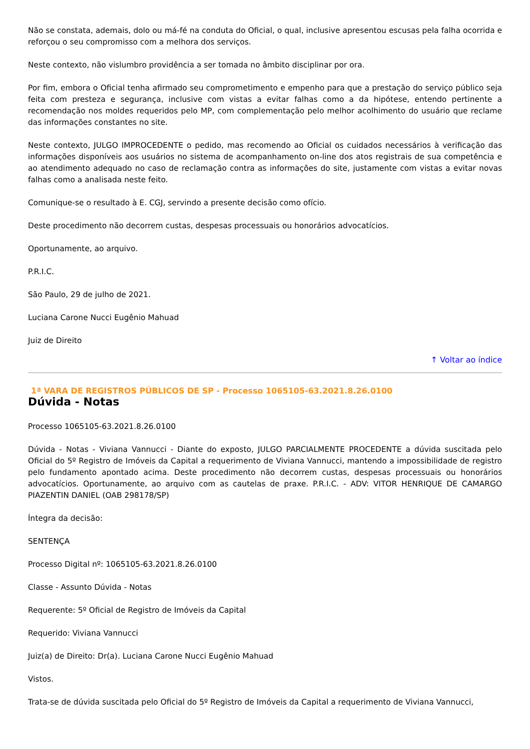Não se constata, ademais, dolo ou má-fé na conduta do Oficial, o qual, inclusive apresentou escusas pela falha ocorrida e reforçou o seu compromisso com a melhora dos serviços.
Neste contexto, não vislumbro providência a ser tomada no âmbito disciplinar por ora.
Por fim, embora o Oficial tenha afirmado seu comprometimento e empenho para que a prestação do serviço público seja feita com presteza e segurança, inclusive com vistas a evitar falhas como a da hipótese, entendo pertinente a recomendação nos moldes requeridos pelo MP, com complementação pelo melhor acolhimento do usuário que reclame das informações constantes no site.
Neste contexto, JULGO IMPROCEDENTE o pedido, mas recomendo ao Oficial os cuidados necessários à verificação das informações disponíveis aos usuários no sistema de acompanhamento on-line dos atos registrais de sua competência e ao atendimento adequado no caso de reclamação contra as informações do site, justamente com vistas a evitar novas falhas como a analisada neste feito.
Comunique-se o resultado à E. CGJ, servindo a presente decisão como ofício.
Deste procedimento não decorrem custas, despesas processuais ou honorários advocatícios.
Oportunamente, ao arquivo.
P.R.I.C.
São Paulo, 29 de julho de 2021.
Luciana Carone Nucci Eugênio Mahuad
Juiz de Direito
↑ Voltar ao índice
1ª VARA DE REGISTROS PÚBLICOS DE SP - Processo 1065105-63.2021.8.26.0100
Dúvida - Notas
Processo 1065105-63.2021.8.26.0100
Dúvida - Notas - Viviana Vannucci - Diante do exposto, JULGO PARCIALMENTE PROCEDENTE a dúvida suscitada pelo Oficial do 5º Registro de Imóveis da Capital a requerimento de Viviana Vannucci, mantendo a impossibilidade de registro pelo fundamento apontado acima. Deste procedimento não decorrem custas, despesas processuais ou honorários advocatícios. Oportunamente, ao arquivo com as cautelas de praxe. P.R.I.C. - ADV: VITOR HENRIQUE DE CAMARGO PIAZENTIN DANIEL (OAB 298178/SP)
Íntegra da decisão:
SENTENÇA
Processo Digital nº: 1065105-63.2021.8.26.0100
Classe - Assunto Dúvida - Notas
Requerente: 5º Oficial de Registro de Imóveis da Capital
Requerido: Viviana Vannucci
Juiz(a) de Direito: Dr(a). Luciana Carone Nucci Eugênio Mahuad
Vistos.
Trata-se de dúvida suscitada pelo Oficial do 5º Registro de Imóveis da Capital a requerimento de Viviana Vannucci,